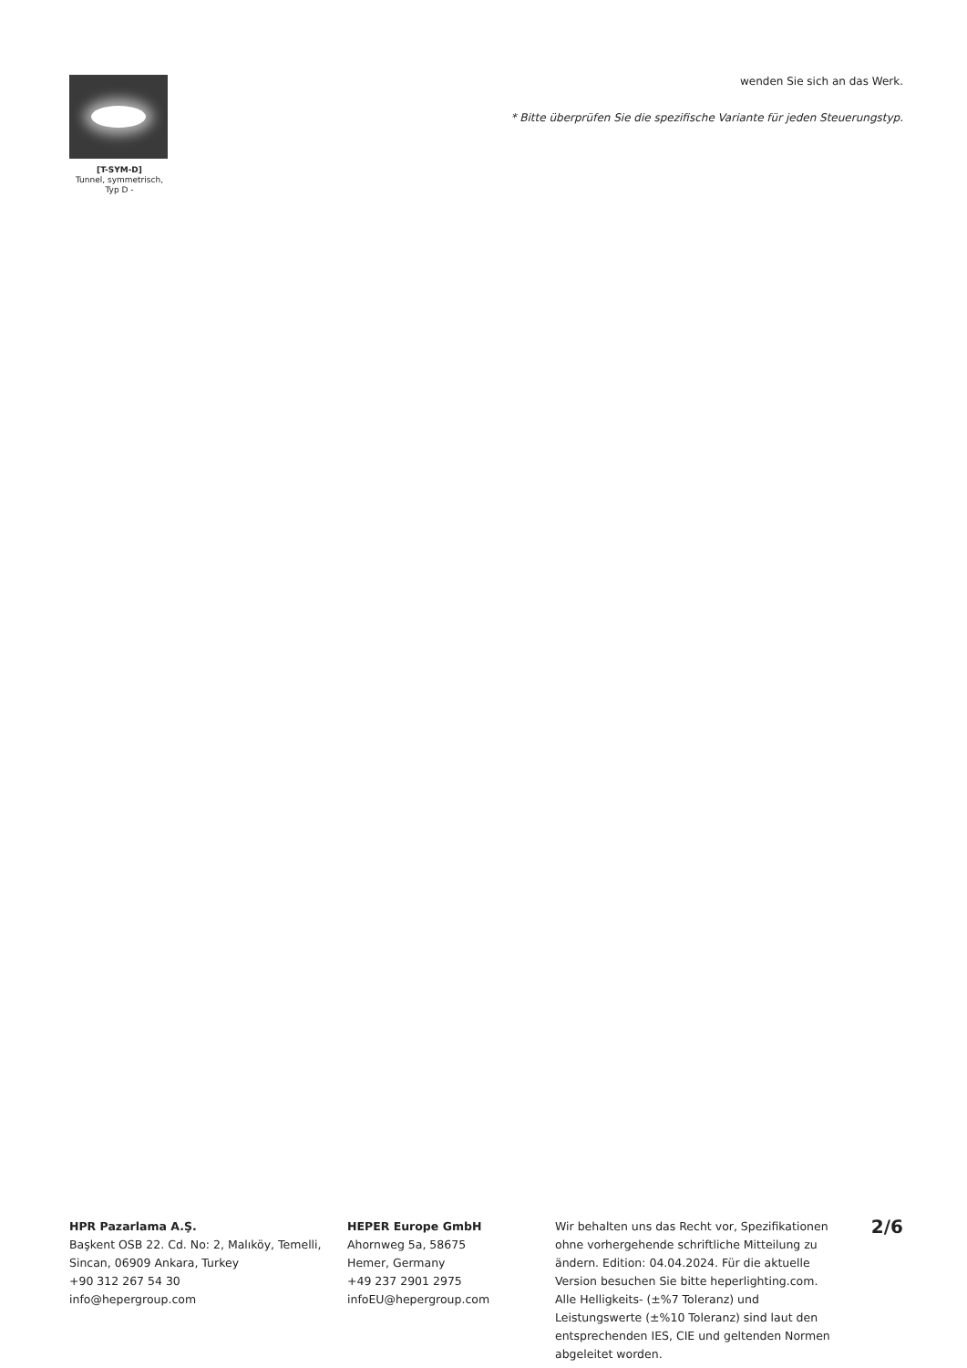[T-SYM-D]
Tunnel, symmetrisch,
Typ D -
wenden Sie sich an das Werk.
* Bitte überprüfen Sie die spezifische Variante für jeden Steuerungstyp.
HPR Pazarlama A.Ş.
Başkent OSB 22. Cd. No: 2, Malıköy, Temelli, Sincan, 06909 Ankara, Turkey
+90 312 267 54 30
info@hepergroup.com
HEPER Europe GmbH
Ahornweg 5a, 58675
Hemer, Germany
+49 237 2901 2975
infoEU@hepergroup.com
Wir behalten uns das Recht vor, Spezifikationen ohne vorhergehende schriftliche Mitteilung zu ändern. Edition: 04.04.2024. Für die aktuelle Version besuchen Sie bitte heperlighting.com. Alle Helligkeits- (±%7 Toleranz) und Leistungswerte (±%10 Toleranz) sind laut den entsprechenden IES, CIE und geltenden Normen abgeleitet worden.
2/6